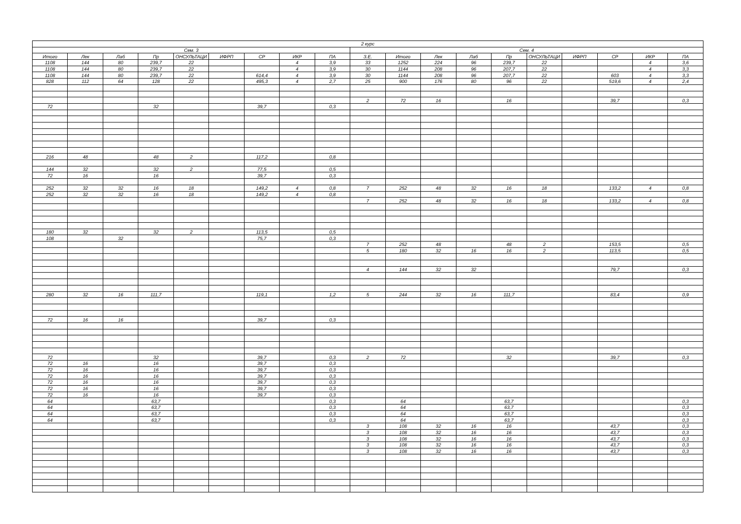| 2 курс | | | | | | | | | | | | | | | | | | |
| --- | --- | --- | --- | --- | --- | --- | --- | --- | --- | --- | --- | --- | --- | --- | --- | --- | --- | --- |
| Сем. 3 | | | | | | | | | Сем. 4 | | | | | | | | | |
| Итого | Лек | Лаб | Пр | ОНСУЛЬТАЦИ | ИФРП | СР | ИКР | ПА | З.Е. | Итого | Лек | Лаб | Пр | ОНСУЛЬТАЦИ | ИФРП | СР | ИКР | ПА |
| 1108 | 144 | 80 | 239,7 | 22 | | | 4 | 3,9 | 33 | 1252 | 224 | 96 | 239,7 | 22 | | | 4 | 3,6 |
| 1108 | 144 | 80 | 239,7 | 22 | | | 4 | 3,9 | 30 | 1144 | 208 | 96 | 207,7 | 22 | | | 4 | 3,3 |
| 1108 | 144 | 80 | 239,7 | 22 | | 614,4 | 4 | 3,9 | 30 | 1144 | 208 | 96 | 207,7 | 22 | | 603 | 4 | 3,3 |
| 828 | 112 | 64 | 128 | 22 | | 495,3 | 4 | 2,7 | 25 | 900 | 176 | 80 | 96 | 22 | | 519,6 | 4 | 2,4 |
| | | | | | | | | | 2 | 72 | 16 | | 16 | | | 39,7 | | 0,3 |
| 72 | | | 32 | | | 39,7 | | 0,3 | | | | | | | | | | |
| 216 | 48 | | 48 | 2 | | 117,2 | | 0,8 | | | | | | | | | | |
| 144 | 32 | | 32 | 2 | | 77,5 | | 0,5 | | | | | | | | | | |
| 72 | 16 | | 16 | | | 39,7 | | 0,3 | | | | | | | | | | |
| 252 | 32 | 32 | 16 | 18 | | 149,2 | 4 | 0,8 | 7 | 252 | 48 | 32 | 16 | 18 | | 133,2 | 4 | 0,8 |
| 252 | 32 | 32 | 16 | 18 | | 149,2 | 4 | 0,8 | | | | | | | | | | |
| | | | | | | | | | 7 | 252 | 48 | 32 | 16 | 18 | | 133,2 | 4 | 0,8 |
| 180 | 32 | | 32 | 2 | | 113,5 | | 0,5 | | | | | | | | | | |
| 108 | | 32 | | | | 75,7 | | 0,3 | | | | | | | | | | |
| | | | | | | | | | 7 | 252 | 48 | | 48 | 2 | | 153,5 | | 0,5 |
| | | | | | | | | | 5 | 180 | 32 | 16 | 16 | 2 | | 113,5 | | 0,5 |
| | | | | | | | | | 4 | 144 | 32 | 32 | | | | 79,7 | | 0,3 |
| 280 | 32 | 16 | 111,7 | | | 119,1 | | 1,2 | 5 | 244 | 32 | 16 | 111,7 | | | 83,4 | | 0,9 |
| 72 | 16 | 16 | | | | 39,7 | | 0,3 | | | | | | | | | | |
| 72 | | | 32 | | | 39,7 | | 0,3 | 2 | 72 | | | 32 | | | 39,7 | | 0,3 |
| 72 | 16 | | 16 | | | 39,7 | | 0,3 | | | | | | | | | | |
| 72 | 16 | | 16 | | | 39,7 | | 0,3 | | | | | | | | | | |
| 72 | 16 | | 16 | | | 39,7 | | 0,3 | | | | | | | | | | |
| 72 | 16 | | 16 | | | 39,7 | | 0,3 | | | | | | | | | | |
| 72 | 16 | | 16 | | | 39,7 | | 0,3 | | | | | | | | | | |
| 72 | 16 | | 16 | | | 39,7 | | 0,3 | | | | | | | | | | |
| 64 | | | 63,7 | | | | | 0,3 | | 64 | | | 63,7 | | | | | 0,3 |
| 64 | | | 63,7 | | | | | 0,3 | | 64 | | | 63,7 | | | | | 0,3 |
| 64 | | | 63,7 | | | | | 0,3 | | 64 | | | 63,7 | | | | | 0,3 |
| 64 | | | 63,7 | | | | | 0,3 | | 64 | | | 63,7 | | | | | 0,3 |
| | | | | | | | | | 3 | 108 | 32 | 16 | 16 | | | 43,7 | | 0,3 |
| | | | | | | | | | 3 | 108 | 32 | 16 | 16 | | | 43,7 | | 0,3 |
| | | | | | | | | | 3 | 108 | 32 | 16 | 16 | | | 43,7 | | 0,3 |
| | | | | | | | | | 3 | 108 | 32 | 16 | 16 | | | 43,7 | | 0,3 |
| | | | | | | | | | 3 | 108 | 32 | 16 | 16 | | | 43,7 | | 0,3 |